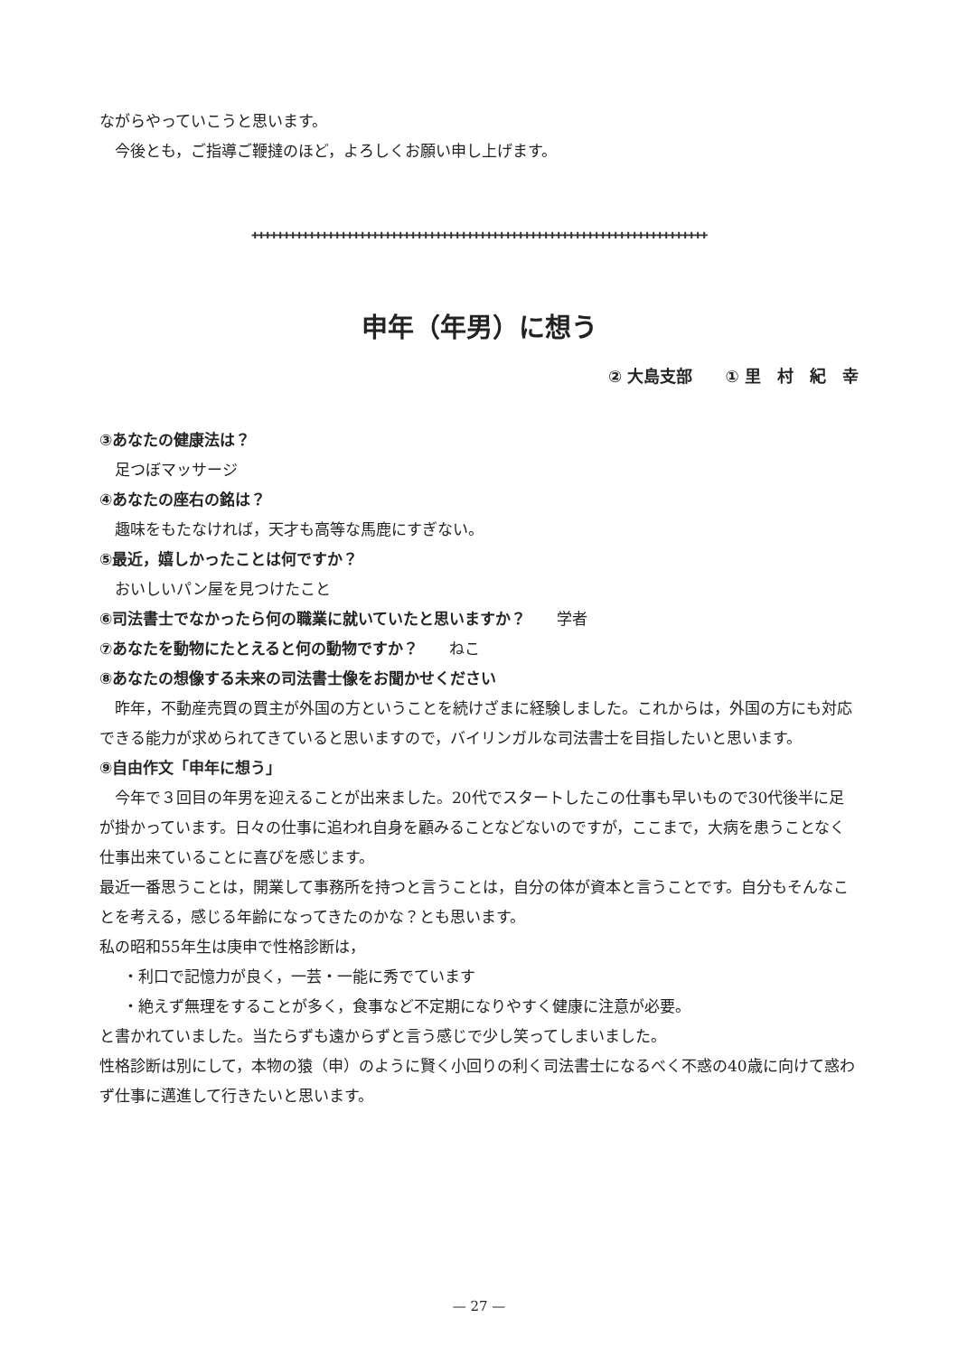ながらやっていこうと思います。
今後とも，ご指導ご鞭撻のほど，よろしくお願い申し上げます。
✚✚✚✚✚✚✚✚✚✚✚✚✚✚✚✚✚✚✚✚✚✚✚✚✚✚✚✚✚✚✚✚✚✚✚✚✚✚✚✚✚✚✚✚✚✚✚✚✚✚✚✚✚✚✚✚✚✚✚✚✚✚✚✚✚✚✚✚✚✚✚✚
申年（年男）に想う
② 大島支部　　① 里　村　紀　幸
③あなたの健康法は？
足つぼマッサージ
④あなたの座右の銘は？
趣味をもたなければ，天才も高等な馬鹿にすぎない。
⑤最近，嬉しかったことは何ですか？
おいしいパン屋を見つけたこと
⑥司法書士でなかったら何の職業に就いていたと思いますか？　　学者
⑦あなたを動物にたとえると何の動物ですか？　　ねこ
⑧あなたの想像する未来の司法書士像をお聞かせください
昨年，不動産売買の買主が外国の方ということを続けざまに経験しました。これからは，外国の方にも対応できる能力が求められてきていると思いますので，バイリンガルな司法書士を目指したいと思います。
⑨自由作文「申年に想う」
今年で３回目の年男を迎えることが出来ました。20代でスタートしたこの仕事も早いもので30代後半に足が掛かっています。日々の仕事に追われ自身を顧みることなどないのですが，ここまで，大病を患うことなく仕事出来ていることに喜びを感じます。
最近一番思うことは，開業して事務所を持つと言うことは，自分の体が資本と言うことです。自分もそんなことを考える，感じる年齢になってきたのかな？とも思います。
私の昭和55年生は庚申で性格診断は，
・利口で記憶力が良く，一芸・一能に秀でています
・絶えず無理をすることが多く，食事など不定期になりやすく健康に注意が必要。
と書かれていました。当たらずも遠からずと言う感じで少し笑ってしまいました。
性格診断は別にして，本物の猿（申）のように賢く小回りの利く司法書士になるべく不惑の40歳に向けて惑わず仕事に邁進して行きたいと思います。
— 27 —